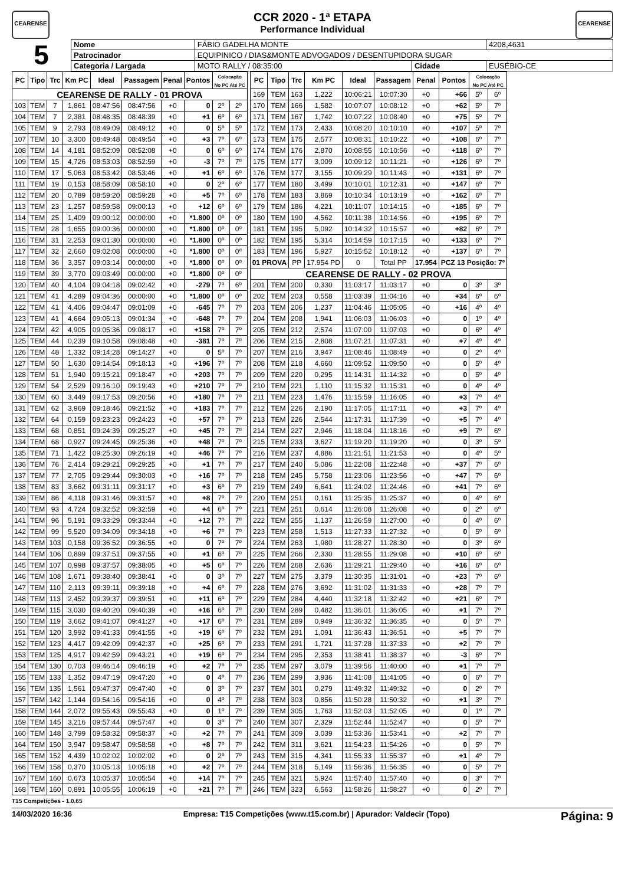CEARENSE
CCR 2020 - 1ª ETAPA
Performance Individual
CEARENSE
5
| Nome | FÁBIO GADELHA MONTE | | | | 4208,4631 |
| Patrocinador | EQUIPINICO / DIAS&MONTE ADVOGADOS / DESENTUPIDORA SUGAR | | | | |
| Categoria / Largada | | MOTO RALLY / 08:35:00 | Cidade | EUSÉBIO-CE | |
| PC | Tipo | Trc | Km PC | Ideal | Passagem | Penal | Pontos | Colocação No PC Até PC | |
| --- | --- | --- | --- | --- | --- | --- | --- | --- | --- |
| CEARENSE DE RALLY - 01 PROVA | | | | | | | | | |
| 103 | TEM | 7 | 1,861 | 08:47:56 | 08:47:56 | +0 | 0 | 2º | 2º |
| 104 | TEM | 7 | 2,381 | 08:48:35 | 08:48:39 | +0 | +1 | 6º | 6º |
| 105 | TEM | 9 | 2,793 | 08:49:09 | 08:49:12 | +0 | 0 | 5º | 5º |
| 107 | TEM | 10 | 3,300 | 08:49:48 | 08:49:54 | +0 | +3 | 7º | 6º |
| 108 | TEM | 14 | 4,181 | 08:52:09 | 08:52:08 | +0 | 0 | 6º | 6º |
| 109 | TEM | 15 | 4,726 | 08:53:03 | 08:52:59 | +0 | -3 | 7º | 7º |
| 110 | TEM | 17 | 5,063 | 08:53:42 | 08:53:46 | +0 | +1 | 6º | 6º |
| 111 | TEM | 19 | 0,153 | 08:58:09 | 08:58:10 | +0 | 0 | 2º | 6º |
| 112 | TEM | 20 | 0,789 | 08:59:20 | 08:59:28 | +0 | +5 | 7º | 6º |
| 113 | TEM | 23 | 1,257 | 08:59:58 | 09:00:13 | +0 | +12 | 6º | 6º |
| 114 | TEM | 25 | 1,409 | 09:00:12 | 00:00:00 | +0 | *1.800 | 0º | 0º |
| 115 | TEM | 28 | 1,655 | 09:00:36 | 00:00:00 | +0 | *1.800 | 0º | 0º |
| 116 | TEM | 31 | 2,253 | 09:01:30 | 00:00:00 | +0 | *1.800 | 0º | 0º |
| 117 | TEM | 32 | 2,660 | 09:02:08 | 00:00:00 | +0 | *1.800 | 0º | 0º |
| 118 | TEM | 36 | 3,357 | 09:03:14 | 00:00:00 | +0 | *1.800 | 0º | 0º |
| 119 | TEM | 39 | 3,770 | 09:03:49 | 00:00:00 | +0 | *1.800 | 0º | 0º |
| 120 | TEM | 40 | 4,104 | 09:04:18 | 09:02:42 | +0 | -279 | 7º | 6º |
| 121 | TEM | 41 | 4,289 | 09:04:36 | 00:00:00 | +0 | *1.800 | 0º | 0º |
| 122 | TEM | 41 | 4,406 | 09:04:47 | 09:01:09 | +0 | -645 | 7º | 7º |
| 123 | TEM | 41 | 4,664 | 09:05:13 | 09:01:34 | +0 | -648 | 7º | 7º |
| 124 | TEM | 42 | 4,905 | 09:05:36 | 09:08:17 | +0 | +158 | 7º | 7º |
| 125 | TEM | 44 | 0,239 | 09:10:58 | 09:08:48 | +0 | -381 | 7º | 7º |
| 126 | TEM | 48 | 1,332 | 09:14:28 | 09:14:27 | +0 | 0 | 5º | 7º |
| 127 | TEM | 50 | 1,630 | 09:14:54 | 09:18:13 | +0 | +196 | 7º | 7º |
| 128 | TEM | 51 | 1,940 | 09:15:21 | 09:18:47 | +0 | +203 | 7º | 7º |
| 129 | TEM | 54 | 2,529 | 09:16:10 | 09:19:43 | +0 | +210 | 7º | 7º |
| 130 | TEM | 60 | 3,449 | 09:17:53 | 09:20:56 | +0 | +180 | 7º | 7º |
| 131 | TEM | 62 | 3,969 | 09:18:46 | 09:21:52 | +0 | +183 | 7º | 7º |
| 132 | TEM | 64 | 0,159 | 09:23:23 | 09:24:23 | +0 | +57 | 7º | 7º |
| 133 | TEM | 68 | 0,851 | 09:24:39 | 09:25:27 | +0 | +45 | 7º | 7º |
| 134 | TEM | 68 | 0,927 | 09:24:45 | 09:25:36 | +0 | +48 | 7º | 7º |
| 135 | TEM | 71 | 1,422 | 09:25:30 | 09:26:19 | +0 | +46 | 7º | 7º |
| 136 | TEM | 76 | 2,414 | 09:29:21 | 09:29:25 | +0 | +1 | 7º | 7º |
| 137 | TEM | 77 | 2,705 | 09:29:44 | 09:30:03 | +0 | +16 | 7º | 7º |
| 138 | TEM | 83 | 3,662 | 09:31:11 | 09:31:17 | +0 | +3 | 6º | 7º |
| 139 | TEM | 86 | 4,118 | 09:31:46 | 09:31:57 | +0 | +8 | 7º | 7º |
| 140 | TEM | 93 | 4,724 | 09:32:52 | 09:32:59 | +0 | +4 | 6º | 7º |
| 141 | TEM | 96 | 5,191 | 09:33:29 | 09:33:44 | +0 | +12 | 7º | 7º |
| 142 | TEM | 99 | 5,520 | 09:34:09 | 09:34:18 | +0 | +6 | 7º | 7º |
| 143 | TEM | 103 | 0,158 | 09:36:52 | 09:36:55 | +0 | 0 | 7º | 7º |
| 144 | TEM | 106 | 0,899 | 09:37:51 | 09:37:55 | +0 | +1 | 6º | 7º |
| 145 | TEM | 107 | 0,998 | 09:37:57 | 09:38:05 | +0 | +5 | 6º | 7º |
| 146 | TEM | 108 | 1,671 | 09:38:40 | 09:38:41 | +0 | 0 | 3º | 7º |
| 147 | TEM | 110 | 2,113 | 09:39:11 | 09:39:18 | +0 | +4 | 6º | 7º |
| 148 | TEM | 113 | 2,452 | 09:39:37 | 09:39:51 | +0 | +11 | 6º | 7º |
| 149 | TEM | 115 | 3,030 | 09:40:20 | 09:40:39 | +0 | +16 | 6º | 7º |
| 150 | TEM | 119 | 3,662 | 09:41:07 | 09:41:27 | +0 | +17 | 6º | 7º |
| 151 | TEM | 120 | 3,992 | 09:41:33 | 09:41:55 | +0 | +19 | 6º | 7º |
| 152 | TEM | 123 | 4,417 | 09:42:09 | 09:42:37 | +0 | +25 | 6º | 7º |
| 153 | TEM | 125 | 4,917 | 09:42:59 | 09:43:21 | +0 | +19 | 6º | 7º |
| 154 | TEM | 130 | 0,703 | 09:46:14 | 09:46:19 | +0 | +2 | 7º | 7º |
| 155 | TEM | 133 | 1,352 | 09:47:19 | 09:47:20 | +0 | 0 | 4º | 7º |
| 156 | TEM | 135 | 1,561 | 09:47:37 | 09:47:40 | +0 | 0 | 3º | 7º |
| 157 | TEM | 142 | 1,144 | 09:54:16 | 09:54:16 | +0 | 0 | 4º | 7º |
| 158 | TEM | 144 | 2,072 | 09:55:43 | 09:55:43 | +0 | 0 | 1º | 7º |
| 159 | TEM | 145 | 3,216 | 09:57:44 | 09:57:47 | +0 | 0 | 3º | 7º |
| 160 | TEM | 148 | 3,799 | 09:58:32 | 09:58:37 | +0 | +2 | 7º | 7º |
| 164 | TEM | 150 | 3,947 | 09:58:47 | 09:58:58 | +0 | +8 | 7º | 7º |
| 165 | TEM | 152 | 4,439 | 10:02:02 | 10:02:02 | +0 | 0 | 2º | 7º |
| 166 | TEM | 158 | 0,370 | 10:05:13 | 10:05:18 | +0 | +2 | 7º | 7º |
| 167 | TEM | 160 | 0,673 | 10:05:37 | 10:05:54 | +0 | +14 | 7º | 7º |
| 168 | TEM | 160 | 0,891 | 10:05:55 | 10:06:19 | +0 | +21 | 7º | 7º |
| PC | Tipo | Trc | Km PC | Ideal | Passagem | Penal | Pontos | Colocação No PC Até PC | |
| --- | --- | --- | --- | --- | --- | --- | --- | --- | --- |
| 169 | TEM | 163 | 1,222 | 10:06:21 | 10:07:30 | +0 | +66 | 5º | 6º |
| 170 | TEM | 166 | 1,582 | 10:07:07 | 10:08:12 | +0 | +62 | 5º | 7º |
| 171 | TEM | 167 | 1,742 | 10:07:22 | 10:08:40 | +0 | +75 | 5º | 7º |
| 172 | TEM | 173 | 2,433 | 10:08:20 | 10:10:10 | +0 | +107 | 5º | 7º |
| 173 | TEM | 175 | 2,577 | 10:08:31 | 10:10:22 | +0 | +108 | 6º | 7º |
| 174 | TEM | 176 | 2,870 | 10:08:55 | 10:10:56 | +0 | +118 | 6º | 7º |
| 175 | TEM | 177 | 3,009 | 10:09:12 | 10:11:21 | +0 | +126 | 6º | 7º |
| 176 | TEM | 177 | 3,155 | 10:09:29 | 10:11:43 | +0 | +131 | 6º | 7º |
| 177 | TEM | 180 | 3,499 | 10:10:01 | 10:12:31 | +0 | +147 | 6º | 7º |
| 178 | TEM | 183 | 3,869 | 10:10:34 | 10:13:19 | +0 | +162 | 6º | 7º |
| 179 | TEM | 186 | 4,221 | 10:11:07 | 10:14:15 | +0 | +185 | 6º | 7º |
| 180 | TEM | 190 | 4,562 | 10:11:38 | 10:14:56 | +0 | +195 | 6º | 7º |
| 181 | TEM | 195 | 5,092 | 10:14:32 | 10:15:57 | +0 | +82 | 6º | 7º |
| 182 | TEM | 195 | 5,314 | 10:14:59 | 10:17:15 | +0 | +133 | 6º | 7º |
| 183 | TEM | 196 | 5,927 | 10:15:52 | 10:18:12 | +0 | +137 | 6º | 7º |
| 01 PROVA | | PP | 17.954 PD | 0 | Total PP | 17.954 | PCZ 13 Posição: 7º | | |
| CEARENSE DE RALLY - 02 PROVA | | | | | | | | | |
| 201 | TEM | 200 | 0,330 | 11:03:17 | 11:03:17 | +0 | 0 | 3º | 3º |
| 202 | TEM | 203 | 0,558 | 11:03:39 | 11:04:16 | +0 | +34 | 6º | 6º |
| 203 | TEM | 206 | 1,237 | 11:04:46 | 11:05:05 | +0 | +16 | 4º | 4º |
| 204 | TEM | 208 | 1,941 | 11:06:03 | 11:06:03 | +0 | 0 | 1º | 4º |
| 205 | TEM | 212 | 2,574 | 11:07:00 | 11:07:03 | +0 | 0 | 6º | 4º |
| 206 | TEM | 215 | 2,808 | 11:07:21 | 11:07:31 | +0 | +7 | 4º | 4º |
| 207 | TEM | 216 | 3,947 | 11:08:46 | 11:08:49 | +0 | 0 | 2º | 4º |
| 208 | TEM | 218 | 4,660 | 11:09:52 | 11:09:50 | +0 | 0 | 5º | 4º |
| 209 | TEM | 220 | 0,295 | 11:14:31 | 11:14:32 | +0 | 0 | 5º | 4º |
| 210 | TEM | 221 | 1,110 | 11:15:32 | 11:15:31 | +0 | 0 | 4º | 4º |
| 211 | TEM | 223 | 1,476 | 11:15:59 | 11:16:05 | +0 | +3 | 7º | 4º |
| 212 | TEM | 226 | 2,190 | 11:17:05 | 11:17:11 | +0 | +3 | 7º | 4º |
| 213 | TEM | 226 | 2,544 | 11:17:31 | 11:17:39 | +0 | +5 | 7º | 4º |
| 214 | TEM | 227 | 2,946 | 11:18:04 | 11:18:16 | +0 | +9 | 7º | 6º |
| 215 | TEM | 233 | 3,627 | 11:19:20 | 11:19:20 | +0 | 0 | 3º | 5º |
| 216 | TEM | 237 | 4,886 | 11:21:51 | 11:21:53 | +0 | 0 | 4º | 5º |
| 217 | TEM | 240 | 5,086 | 11:22:08 | 11:22:48 | +0 | +37 | 7º | 6º |
| 218 | TEM | 245 | 5,758 | 11:23:06 | 11:23:56 | +0 | +47 | 7º | 6º |
| 219 | TEM | 249 | 6,641 | 11:24:02 | 11:24:46 | +0 | +41 | 7º | 6º |
| 220 | TEM | 251 | 0,161 | 11:25:35 | 11:25:37 | +0 | 0 | 4º | 6º |
| 221 | TEM | 251 | 0,614 | 11:26:08 | 11:26:08 | +0 | 0 | 2º | 6º |
| 222 | TEM | 255 | 1,137 | 11:26:59 | 11:27:00 | +0 | 0 | 4º | 6º |
| 223 | TEM | 258 | 1,513 | 11:27:33 | 11:27:32 | +0 | 0 | 5º | 6º |
| 224 | TEM | 263 | 1,980 | 11:28:27 | 11:28:30 | +0 | 0 | 3º | 6º |
| 225 | TEM | 266 | 2,330 | 11:28:55 | 11:29:08 | +0 | +10 | 6º | 6º |
| 226 | TEM | 268 | 2,636 | 11:29:21 | 11:29:40 | +0 | +16 | 6º | 6º |
| 227 | TEM | 275 | 3,379 | 11:30:35 | 11:31:01 | +0 | +23 | 7º | 6º |
| 228 | TEM | 276 | 3,692 | 11:31:02 | 11:31:33 | +0 | +28 | 7º | 7º |
| 229 | TEM | 284 | 4,440 | 11:32:18 | 11:32:42 | +0 | +21 | 6º | 7º |
| 230 | TEM | 289 | 0,482 | 11:36:01 | 11:36:05 | +0 | +1 | 7º | 7º |
| 231 | TEM | 289 | 0,949 | 11:36:32 | 11:36:35 | +0 | 0 | 5º | 7º |
| 232 | TEM | 291 | 1,091 | 11:36:43 | 11:36:51 | +0 | +5 | 7º | 7º |
| 233 | TEM | 291 | 1,721 | 11:37:28 | 11:37:33 | +0 | +2 | 7º | 7º |
| 234 | TEM | 295 | 2,353 | 11:38:41 | 11:38:37 | +0 | -3 | 6º | 7º |
| 235 | TEM | 297 | 3,079 | 11:39:56 | 11:40:00 | +0 | +1 | 7º | 7º |
| 236 | TEM | 299 | 3,936 | 11:41:08 | 11:41:05 | +0 | 0 | 6º | 7º |
| 237 | TEM | 301 | 0,279 | 11:49:32 | 11:49:32 | +0 | 0 | 2º | 7º |
| 238 | TEM | 303 | 0,856 | 11:50:28 | 11:50:32 | +0 | +1 | 3º | 7º |
| 239 | TEM | 305 | 1,763 | 11:52:03 | 11:52:05 | +0 | 0 | 1º | 7º |
| 240 | TEM | 307 | 2,329 | 11:52:44 | 11:52:47 | +0 | 0 | 5º | 7º |
| 241 | TEM | 309 | 3,039 | 11:53:36 | 11:53:41 | +0 | +2 | 7º | 7º |
| 242 | TEM | 311 | 3,621 | 11:54:23 | 11:54:26 | +0 | 0 | 5º | 7º |
| 243 | TEM | 315 | 4,341 | 11:55:33 | 11:55:37 | +0 | +1 | 4º | 7º |
| 244 | TEM | 318 | 5,149 | 11:56:36 | 11:56:35 | +0 | 0 | 5º | 7º |
| 245 | TEM | 321 | 5,924 | 11:57:40 | 11:57:40 | +0 | 0 | 3º | 7º |
| 246 | TEM | 323 | 6,563 | 11:58:26 | 11:58:27 | +0 | 0 | 2º | 7º |
T15 Competições - 1.0.65
14/03/2020 16:36 Empresa: T15 Competições (www.t15.com.br) | Apurador: Valdecir (Topo) Página: 9